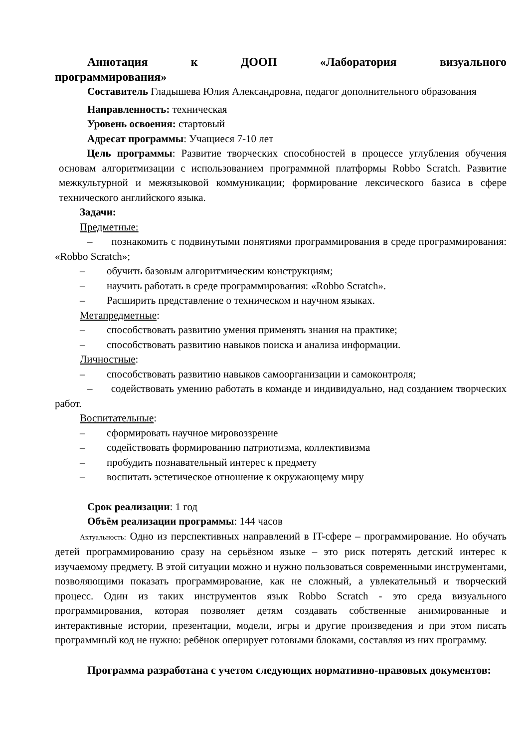Аннотация к ДООП «Лаборатория визуального
программирования»
Составитель Гладышева Юлия Александровна, педагог дополнительного образования
Направленность: техническая
Уровень освоения: стартовый
Адресат программы: Учащиеся 7-10 лет
Цель программы: Развитие творческих способностей в процессе углубления обучения основам алгоритмизации с использованием программной платформы Robbo Scratch. Развитие межкультурной и межязыковой коммуникации; формирование лексического базиса в сфере технического английского языка.
Задачи:
Предметные:
– познакомить с подвинутыми понятиями программирования в среде программирования: «Robbo Scratch»;
– обучить базовым алгоритмическим конструкциям;
– научить работать в среде программирования: «Robbo Scratch».
– Расширить представление о техническом и научном языках.
Метапредметные:
– способствовать развитию умения применять знания на практике;
– способствовать развитию навыков поиска и анализа информации.
Личностные:
– способствовать развитию навыков самоорганизации и самоконтроля;
– содействовать умению работать в команде и индивидуально, над созданием творческих работ.
Воспитательные:
– сформировать научное мировоззрение
– содействовать формированию патриотизма, коллективизма
– пробудить познавательный интерес к предмету
– воспитать эстетическое отношение к окружающему миру
Срок реализации: 1 год
Объём реализации программы: 144 часов
Актуальность: Одно из перспективных направлений в IT-сфере – программирование. Но обучать детей программированию сразу на серьёзном языке – это риск потерять детский интерес к изучаемому предмету. В этой ситуации можно и нужно пользоваться современными инструментами, позволяющими показать программирование, как не сложный, а увлекательный и творческий процесс. Один из таких инструментов язык Robbo Scratch - это среда визуального программирования, которая позволяет детям создавать собственные анимированные и интерактивные истории, презентации, модели, игры и другие произведения и при этом писать программный код не нужно: ребёнок оперирует готовыми блоками, составляя из них программу.
Программа разработана с учетом следующих нормативно-правовых документов: